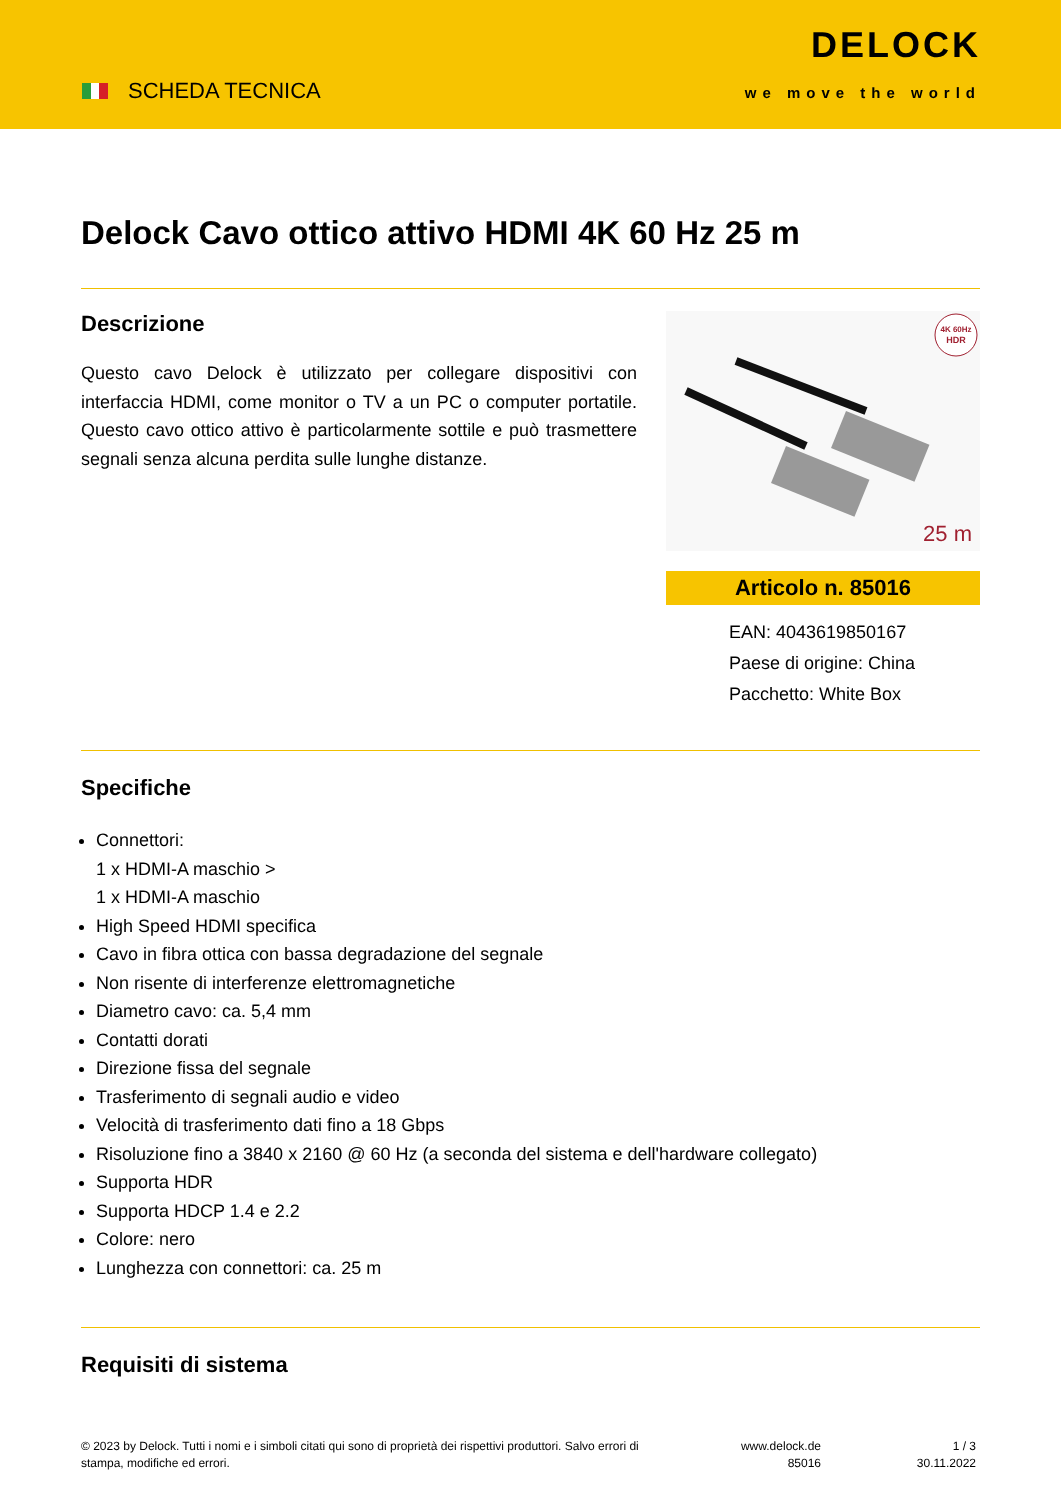SCHEDA TECNICA
DELOCK
we move the world
Delock Cavo ottico attivo HDMI 4K 60 Hz 25 m
Descrizione
Questo cavo Delock è utilizzato per collegare dispositivi con interfaccia HDMI, come monitor o TV a un PC o computer portatile. Questo cavo ottico attivo è particolarmente sottile e può trasmettere segnali senza alcuna perdita sulle lunghe distanze.
4K 60Hz
HDR
25 m
Articolo n. 85016
EAN: 4043619850167
Paese di origine: China
Pacchetto: White Box
Specifiche
Connettori:
1 x HDMI-A maschio >
1 x HDMI-A maschio
High Speed HDMI specifica
Cavo in fibra ottica con bassa degradazione del segnale
Non risente di interferenze elettromagnetiche
Diametro cavo: ca. 5,4 mm
Contatti dorati
Direzione fissa del segnale
Trasferimento di segnali audio e video
Velocità di trasferimento dati fino a 18 Gbps
Risoluzione fino a 3840 x 2160 @ 60 Hz (a seconda del sistema e dell'hardware collegato)
Supporta HDR
Supporta HDCP 1.4 e 2.2
Colore: nero
Lunghezza con connettori: ca. 25 m
Requisiti di sistema
© 2023 by Delock. Tutti i nomi e i simboli citati qui sono di proprietà dei rispettivi produttori. Salvo errori di stampa, modifiche ed errori.
www.delock.de
85016
1 / 3
30.11.2022